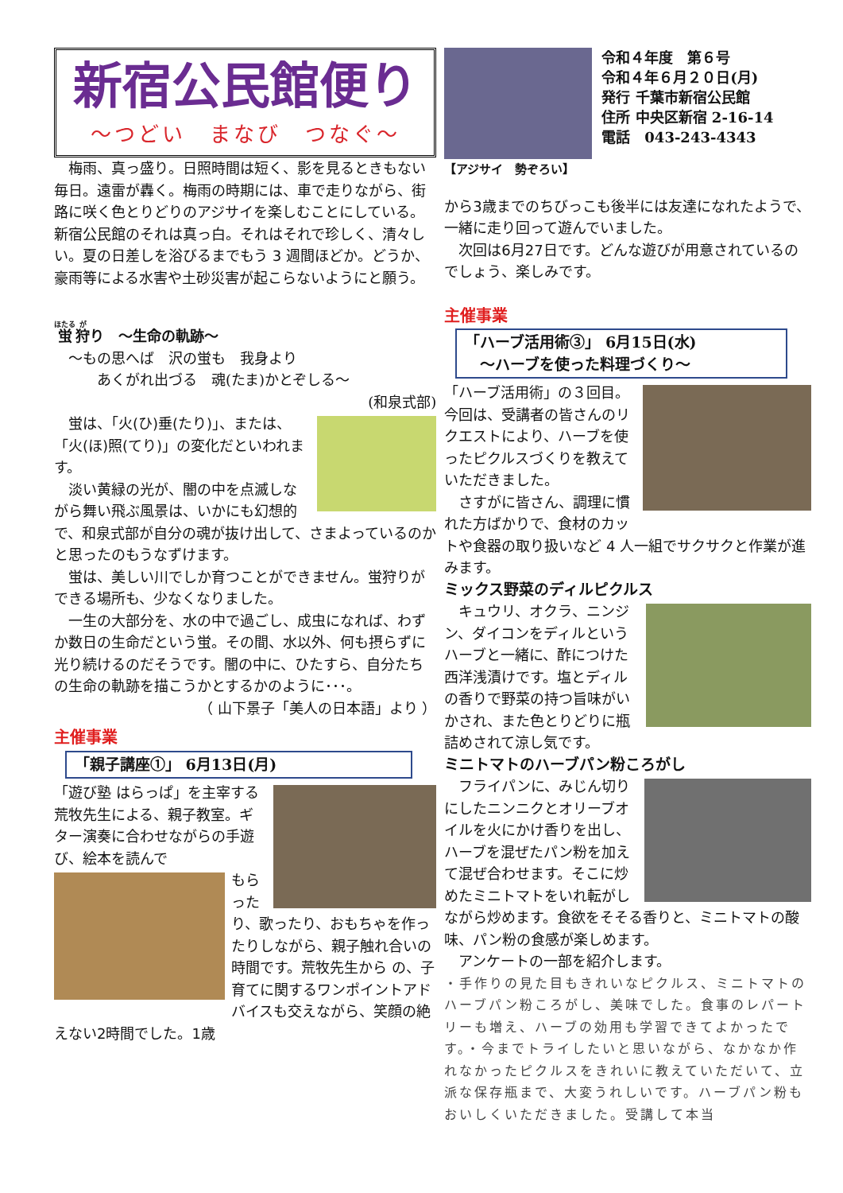新宿公民館便り
～つどい　まなび　つなぐ～
　梅雨、真っ盛り。日照時間は短く、影を見るときもない毎日。遠雷が轟く。梅雨の時期には、車で走りながら、街路に咲く色とりどりのアジサイを楽しむことにしている。新宿公民館のそれは真っ白。それはそれで珍しく、清々しい。夏の日差しを浴びるまでもう 3 週間ほどか。どうか、豪雨等による水害や土砂災害が起こらないようにと願う。
蛍狩り　～生命の軌跡～
　～もの思へば　沢の蛍も　我身より
　　　あくがれ出づる　魂(たま)かとぞしる～
(和泉式部)
　蛍は、「火(ひ)垂(たり)」、または、「火(ほ)照(てり)」の変化だといわれます。
　淡い黄緑の光が、闇の中を点滅しながら舞い飛ぶ風景は、いかにも幻想的で、和泉式部が自分の魂が抜け出して、さまよっているのかと思ったのもうなずけます。
　蛍は、美しい川でしか育つことができません。蛍狩りができる場所も、少なくなりました。
　一生の大部分を、水の中で過ごし、成虫になれば、わずか数日の生命だという蛍。その間、水以外、何も摂らずに光り続けるのだそうです。闇の中に、ひたすら、自分たちの生命の軌跡を描こうかとするかのように･･･。
（ 山下景子「美人の日本語」より ）
主催事業
「親子講座①」 6月13日(月)
「遊び塾 はらっぱ」を主宰する荒牧先生による、親子教室。ギター演奏に合わせながらの手遊び、絵本を読んで
もらったり、歌ったり、おもちゃを作ったりしながら、親子触れ合いの時間です。荒牧先生から の、子育てに関するワンポイントアドバイスも交えながら、笑顔の絶えない2時間でした。1歳
【アジサイ　勢ぞろい】
令和４年度　第６号
令和４年６月２０日(月)
発行 千葉市新宿公民館
住所 中央区新宿 2-16-14
電話　043-243-4343
から3歳までのちびっこも後半には友達になれたようで、一緒に走り回って遊んでいました。
　次回は6月27日です。どんな遊びが用意されているのでしょう、楽しみです。
主催事業
「ハーブ活用術③」 6月15日(水)
　～ハーブを使った料理づくり～
「ハーブ活用術」の３回目。今回は、受講者の皆さんのリクエストにより、ハーブを使ったピクルスづくりを教えていただきました。
　さすがに皆さん、調理に慣れた方ばかりで、食材のカットや食器の取り扱いなど 4 人一組でサクサクと作業が進みます。
ミックス野菜のディルピクルス
　キュウリ、オクラ、ニンジン、ダイコンをディルというハーブと一緒に、酢につけた西洋浅漬けです。塩とディルの香りで野菜の持つ旨味がいかされ、また色とりどりに瓶詰めされて涼し気です。
ミニトマトのハーブパン粉ころがし
　フライパンに、みじん切りにしたニンニクとオリーブオイルを火にかけ香りを出し、ハーブを混ぜたパン粉を加えて混ぜ合わせます。そこに炒めたミニトマトをいれ転がしながら炒めます。食欲をそそる香りと、ミニトマトの酸味、パン粉の食感が楽しめます。
　アンケートの一部を紹介します。
・手作りの見た目もきれいなピクルス、ミニトマトのハーブパン粉ころがし、美味でした。食事のレパートリーも増え、ハーブの効用も学習できてよかったです。・今までトライしたいと思いながら、なかなか作れなかったピクルスをきれいに教えていただいて、立派な保存瓶まで、大変うれしいです。ハーブパン粉もおいしくいただきました。受講して本当